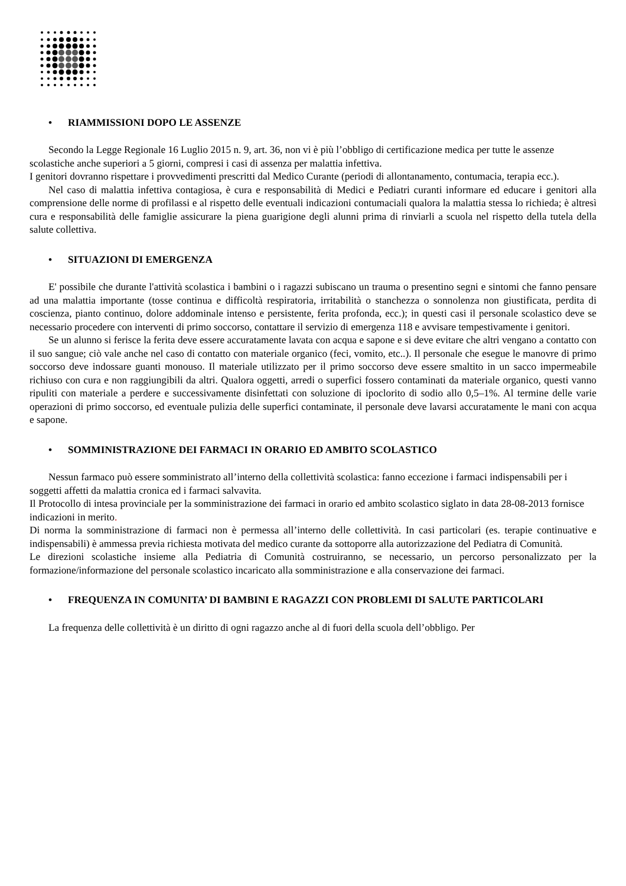• RIAMMISSIONI DOPO LE ASSENZE
Secondo la Legge Regionale 16 Luglio 2015 n. 9, art. 36, non vi è più l’obbligo di certificazione medica per tutte le assenze scolastiche anche superiori a 5 giorni, compresi i casi di assenza per malattia infettiva.
I genitori dovranno rispettare i provvedimenti prescritti dal Medico Curante (periodi di allontanamento, contumacia, terapia ecc.).
Nel caso di malattia infettiva contagiosa, è cura e responsabilità di Medici e Pediatri curanti informare ed educare i genitori alla comprensione delle norme di profilassi e al rispetto delle eventuali indicazioni contumaciali qualora la malattia stessa lo richieda; è altresì cura e responsabilità delle famiglie assicurare la piena guarigione degli alunni prima di rinviarli a scuola nel rispetto della tutela della salute collettiva.
• SITUAZIONI DI EMERGENZA
E' possibile che durante l'attività scolastica i bambini o i ragazzi subiscano un trauma o presentino segni e sintomi che fanno pensare ad una malattia importante (tosse continua e difficoltà respiratoria, irritabilità o stanchezza o sonnolenza non giustificata, perdita di coscienza, pianto continuo, dolore addominale intenso e persistente, ferita profonda, ecc.); in questi casi il personale scolastico deve se necessario procedere con interventi di primo soccorso, contattare il servizio di emergenza 118 e avvisare tempestivamente i genitori.
Se un alunno si ferisce la ferita deve essere accuratamente lavata con acqua e sapone e si deve evitare che altri vengano a contatto con il suo sangue; ciò vale anche nel caso di contatto con materiale organico (feci, vomito, etc..). Il personale che esegue le manovre di primo soccorso deve indossare guanti monouso. Il materiale utilizzato per il primo soccorso deve essere smaltito in un sacco impermeabile richiuso con cura e non raggiungibili da altri. Qualora oggetti, arredi o superfici fossero contaminati da materiale organico, questi vanno ripuliti con materiale a perdere e successivamente disinfettati con soluzione di ipoclorito di sodio allo 0,5–1%. Al termine delle varie operazioni di primo soccorso, ed eventuale pulizia delle superfici contaminate, il personale deve lavarsi accuratamente le mani con acqua e sapone.
• SOMMINISTRAZIONE DEI FARMACI IN ORARIO ED AMBITO SCOLASTICO
Nessun farmaco può essere somministrato all’interno della collettività scolastica: fanno eccezione i farmaci indispensabili per i soggetti affetti da malattia cronica ed i farmaci salvavita.
Il Protocollo di intesa provinciale per la somministrazione dei farmaci in orario ed ambito scolastico siglato in data 28-08-2013 fornisce indicazioni in merito.
Di norma la somministrazione di farmaci non è permessa all’interno delle collettività. In casi particolari (es. terapie continuative e indispensabili) è ammessa previa richiesta motivata del medico curante da sottoporre alla autorizzazione del Pediatra di Comunità.
Le direzioni scolastiche insieme alla Pediatria di Comunità costruiranno, se necessario, un percorso personalizzato per la formazione/informazione del personale scolastico incaricato alla somministrazione e alla conservazione dei farmaci.
• FREQUENZA IN COMUNITA’ DI BAMBINI E RAGAZZI CON PROBLEMI DI SALUTE PARTICOLARI
La frequenza delle collettività è un diritto di ogni ragazzo anche al di fuori della scuola dell’obbligo. Per